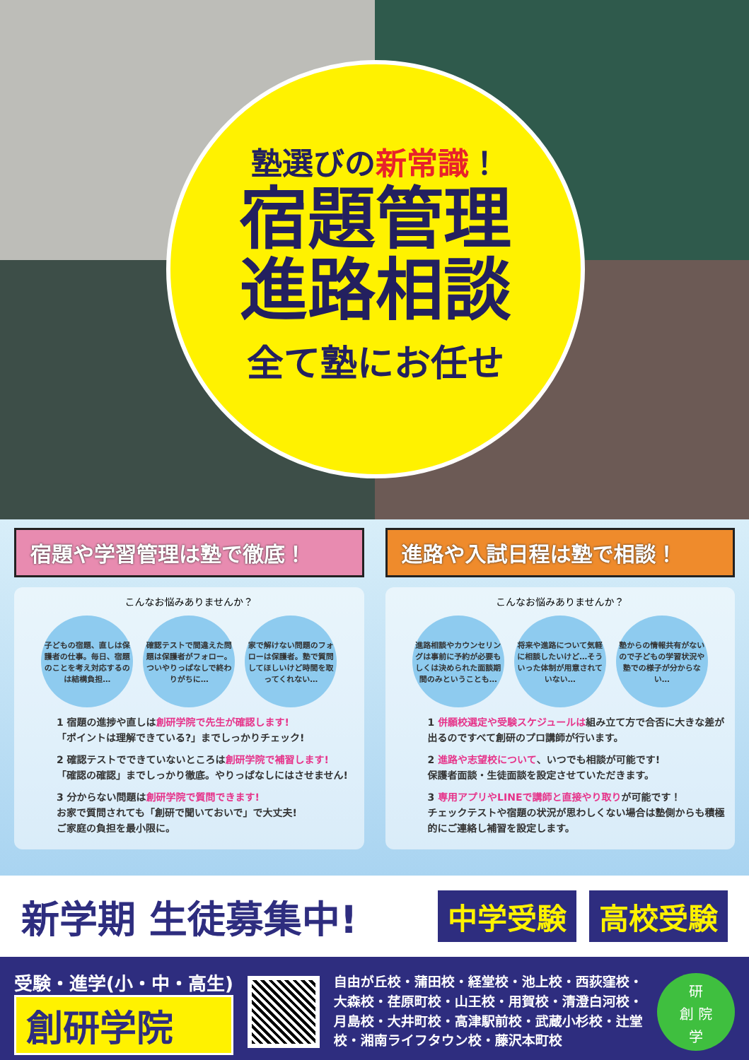塾選びの新常識！
宿題管理
進路相談
全て塾にお任せ
宿題や学習管理は塾で徹底！
こんなお悩みありませんか？
子どもの宿題、直しは保護者の仕事。毎日、宿題のことを考え対応するのは結構負担…
確認テストで間違えた問題は保護者がフォロー。ついやりっぱなしで終わりがちに…
家で解けない問題のフォローは保護者。塾で質問してほしいけど時間を取ってくれない…
1 宿題の進捗や直しは創研学院で先生が確認します!
「ポイントは理解できている?」までしっかりチェック!
2 確認テストでできていないところは創研学院で補習します!
「確認の確認」までしっかり徹底。やりっぱなしにはさせません!
3 分からない問題は創研学院で質問できます!
お家で質問されても「創研で聞いておいで」で大丈夫!
ご家庭の負担を最小限に。
進路や入試日程は塾で相談！
こんなお悩みありませんか？
進路相談やカウンセリングは事前に予約が必要もしくは決められた面談期間のみということも…
将来や進路について気軽に相談したいけど…そういった体制が用意されていない…
塾からの情報共有がないので子どもの学習状況や塾での様子が分からない…
1 併願校選定や受験スケジュールは組み立て方で合否に大きな差が出るのですべて創研のプロ講師が行います。
2 進路や志望校について、いつでも相談が可能です!
保護者面談・生徒面談を設定させていただきます。
3 専用アプリやLINEで講師と直接やり取りが可能です！
チェックテストや宿題の状況が思わしくない場合は塾側からも積極的にご連絡し補習を設定します。
新学期 生徒募集中!
中学受験 高校受験
受験・進学(小・中・高生)
創研学院
自由が丘校・蒲田校・経堂校・池上校・西荻窪校・大森校・荏原町校・山王校・用賀校・清澄白河校・月島校・大井町校・高津駅前校・武蔵小杉校・辻堂校・湘南ライフタウン校・藤沢本町校
研
創 院
学